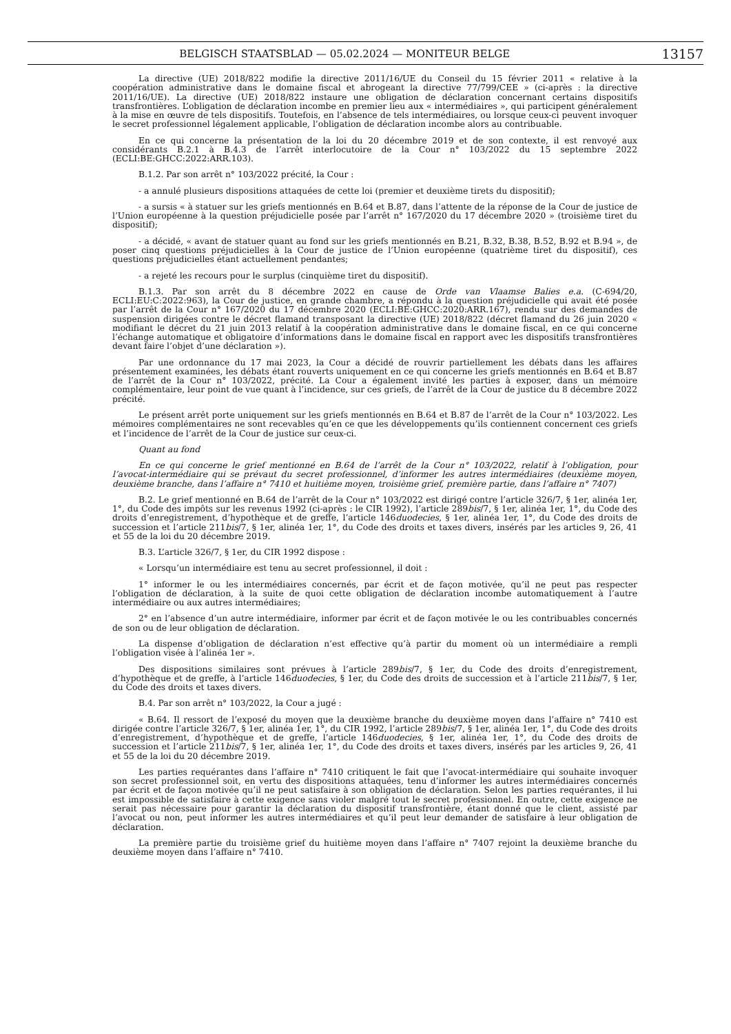BELGISCH STAATSBLAD — 05.02.2024 — MONITEUR BELGE 13157
La directive (UE) 2018/822 modifie la directive 2011/16/UE du Conseil du 15 février 2011 « relative à la coopération administrative dans le domaine fiscal et abrogeant la directive 77/799/CEE » (ci-après : la directive 2011/16/UE). La directive (UE) 2018/822 instaure une obligation de déclaration concernant certains dispositifs transfrontières. L’obligation de déclaration incombe en premier lieu aux « intermédiaires », qui participent généralement à la mise en œuvre de tels dispositifs. Toutefois, en l’absence de tels intermédiaires, ou lorsque ceux-ci peuvent invoquer le secret professionnel légalement applicable, l’obligation de déclaration incombe alors au contribuable.
En ce qui concerne la présentation de la loi du 20 décembre 2019 et de son contexte, il est renvoyé aux considérants B.2.1 à B.4.3 de l’arrêt interlocutoire de la Cour n° 103/2022 du 15 septembre 2022 (ECLI:BE:GHCC:2022:ARR.103).
B.1.2. Par son arrêt n° 103/2022 précité, la Cour :
- a annulé plusieurs dispositions attaquées de cette loi (premier et deuxième tirets du dispositif);
- a sursis « à statuer sur les griefs mentionnés en B.64 et B.87, dans l’attente de la réponse de la Cour de justice de l’Union européenne à la question préjudicielle posée par l’arrêt n° 167/2020 du 17 décembre 2020 » (troisième tiret du dispositif);
- a décidé, « avant de statuer quant au fond sur les griefs mentionnés en B.21, B.32, B.38, B.52, B.92 et B.94 », de poser cinq questions préjudicielles à la Cour de justice de l’Union européenne (quatrième tiret du dispositif), ces questions préjudicielles étant actuellement pendantes;
- a rejeté les recours pour le surplus (cinquième tiret du dispositif).
B.1.3. Par son arrêt du 8 décembre 2022 en cause de Orde van Vlaamse Balies e.a. (C-694/20, ECLI:EU:C:2022:963), la Cour de justice, en grande chambre, a répondu à la question préjudicielle qui avait été posée par l’arrêt de la Cour n° 167/2020 du 17 décembre 2020 (ECLI:BE:GHCC:2020:ARR.167), rendu sur des demandes de suspension dirigées contre le décret flamand transposant la directive (UE) 2018/822 (décret flamand du 26 juin 2020 « modifiant le décret du 21 juin 2013 relatif à la coopération administrative dans le domaine fiscal, en ce qui concerne l’échange automatique et obligatoire d’informations dans le domaine fiscal en rapport avec les dispositifs transfrontières devant faire l’objet d’une déclaration »).
Par une ordonnance du 17 mai 2023, la Cour a décidé de rouvrir partiellement les débats dans les affaires présentement examinées, les débats étant rouverts uniquement en ce qui concerne les griefs mentionnés en B.64 et B.87 de l’arrêt de la Cour n° 103/2022, précité. La Cour a également invité les parties à exposer, dans un mémoire complémentaire, leur point de vue quant à l’incidence, sur ces griefs, de l’arrêt de la Cour de justice du 8 décembre 2022 précité.
Le présent arrêt porte uniquement sur les griefs mentionnés en B.64 et B.87 de l’arrêt de la Cour n° 103/2022. Les mémoires complémentaires ne sont recevables qu’en ce que les développements qu’ils contiennent concernent ces griefs et l’incidence de l’arrêt de la Cour de justice sur ceux-ci.
Quant au fond
En ce qui concerne le grief mentionné en B.64 de l’arrêt de la Cour n° 103/2022, relatif à l’obligation, pour l’avocat-intermédiaire qui se prévaut du secret professionnel, d’informer les autres intermédiaires (deuxième moyen, deuxième branche, dans l’affaire n° 7410 et huitième moyen, troisième grief, première partie, dans l’affaire n° 7407)
B.2. Le grief mentionné en B.64 de l’arrêt de la Cour n° 103/2022 est dirigé contre l’article 326/7, § 1er, alinéa 1er, 1°, du Code des impôts sur les revenus 1992 (ci-après : le CIR 1992), l’article 289bis/7, § 1er, alinéa 1er, 1°, du Code des droits d’enregistrement, d’hypothèque et de greffe, l’article 146duodecies, § 1er, alinéa 1er, 1°, du Code des droits de succession et l’article 211bis/7, § 1er, alinéa 1er, 1°, du Code des droits et taxes divers, insérés par les articles 9, 26, 41 et 55 de la loi du 20 décembre 2019.
B.3. L’article 326/7, § 1er, du CIR 1992 dispose :
« Lorsqu’un intermédiaire est tenu au secret professionnel, il doit :
1° informer le ou les intermédiaires concernés, par écrit et de façon motivée, qu’il ne peut pas respecter l’obligation de déclaration, à la suite de quoi cette obligation de déclaration incombe automatiquement à l’autre intermédiaire ou aux autres intermédiaires;
2° en l’absence d’un autre intermédiaire, informer par écrit et de façon motivée le ou les contribuables concernés de son ou de leur obligation de déclaration.
La dispense d’obligation de déclaration n’est effective qu’à partir du moment où un intermédiaire a rempli l’obligation visée à l’alinéa 1er ».
Des dispositions similaires sont prévues à l’article 289bis/7, § 1er, du Code des droits d’enregistrement, d’hypothèque et de greffe, à l’article 146duodecies, § 1er, du Code des droits de succession et à l’article 211bis/7, § 1er, du Code des droits et taxes divers.
B.4. Par son arrêt n° 103/2022, la Cour a jugé :
« B.64. Il ressort de l’exposé du moyen que la deuxième branche du deuxième moyen dans l’affaire n° 7410 est dirigée contre l’article 326/7, § 1er, alinéa 1er, 1°, du CIR 1992, l’article 289bis/7, § 1er, alinéa 1er, 1°, du Code des droits d’enregistrement, d’hypothèque et de greffe, l’article 146duodecies, § 1er, alinéa 1er, 1°, du Code des droits de succession et l’article 211bis/7, § 1er, alinéa 1er, 1°, du Code des droits et taxes divers, insérés par les articles 9, 26, 41 et 55 de la loi du 20 décembre 2019.
Les parties requérantes dans l’affaire n° 7410 critiquent le fait que l’avocat-intermédiaire qui souhaite invoquer son secret professionnel soit, en vertu des dispositions attaquées, tenu d’informer les autres intermédiaires concernés par écrit et de façon motivée qu’il ne peut satisfaire à son obligation de déclaration. Selon les parties requérantes, il lui est impossible de satisfaire à cette exigence sans violer malgré tout le secret professionnel. En outre, cette exigence ne serait pas nécessaire pour garantir la déclaration du dispositif transfrontière, étant donné que le client, assisté par l’avocat ou non, peut informer les autres intermédiaires et qu’il peut leur demander de satisfaire à leur obligation de déclaration.
La première partie du troisième grief du huitième moyen dans l’affaire n° 7407 rejoint la deuxième branche du deuxième moyen dans l’affaire n° 7410.